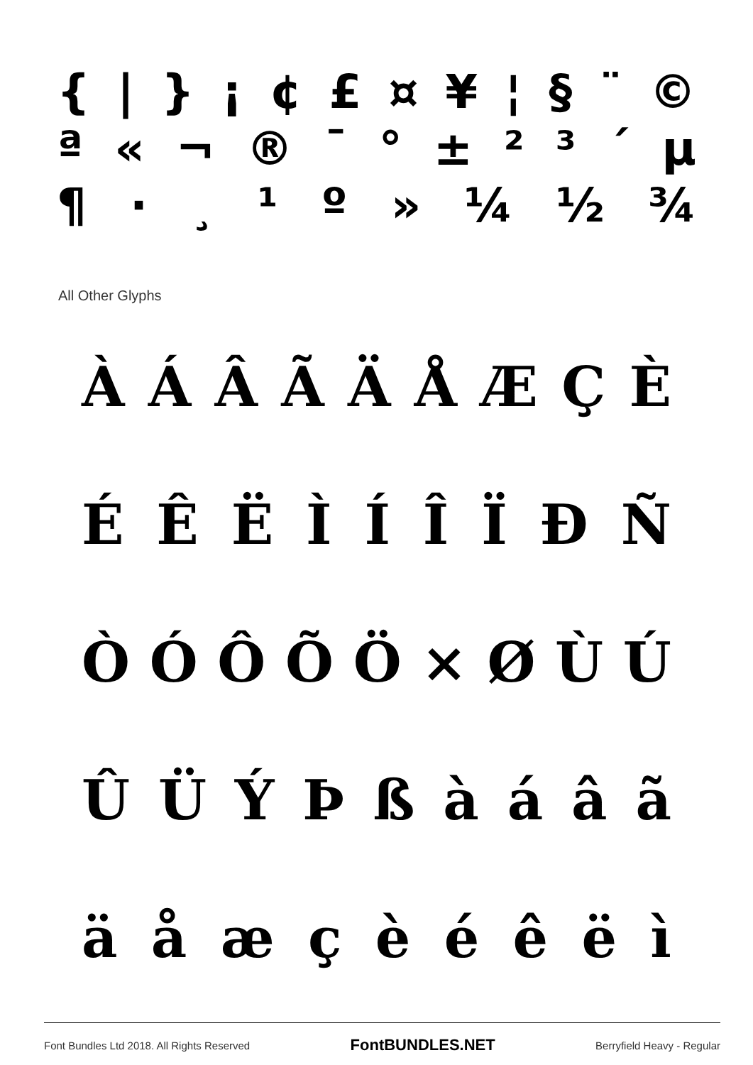{ | } ¡ ¢ £ ¤ ¥ ¦ § ¨ ©
ª « ¬ ® ¯ ° ± ²³ ´ µ
¶ · ¸ ¹ º » ¼ ½ ¾
All Other Glyphs
ÀÁÂÃÄÅÆÇÈ
ÉÊËÌÍÎÏÐÑ
ÒÓÔÕÖ × ØÙÚ
ÛÜÝÞßàáâã
äåæçèéêëì
Font Bundles Ltd 2018. All Rights Reserved FontBUNDLES.NET Berryfield Heavy - Regular